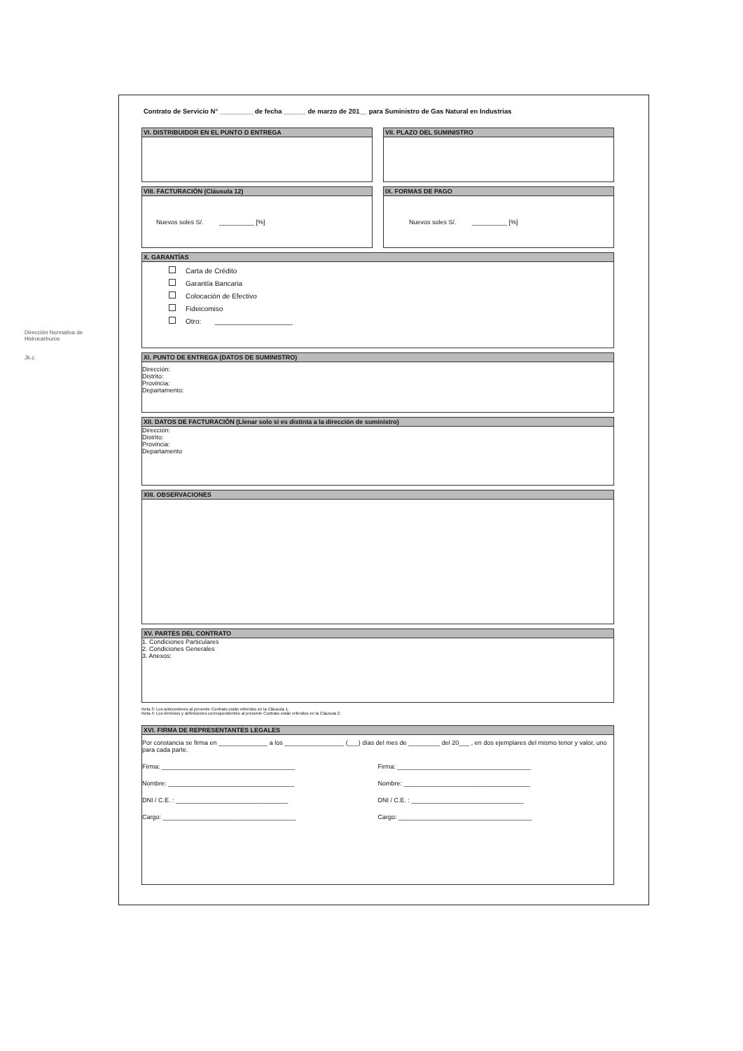Dirección Normativa de Hidrocarburos
Jk.c.
Contrato de Servicio N° _________ de fecha ______ de marzo de 201__ para Suministro de Gas Natural en Industrias
VI. DISTRIBUIDOR EN EL PUNTO D ENTREGA
VII. PLAZO DEL SUMINISTRO
VIII. FACTURACIÓN (Cláusula 12)
Nuevos soles S/. __________ [%]
IX. FORMAS DE PAGO
Nuevos soles S/. __________ [%]
X. GARANTÍAS
Carta de Crédito
Garantía Bancaria
Colocación de Efectivo
Fideicomiso
Otro: ____________________
XI. PUNTO DE ENTREGA (DATOS DE SUMINISTRO)
Dirección:
Distrito:
Provincia:
Departamento:
XII. DATOS DE FACTURACIÓN (Llenar solo si es distinta a la dirección de suministro)
Dirección:
Distrito:
Provincia:
Departamento
XIII. OBSERVACIONES
XV. PARTES DEL CONTRATO
1. Condiciones Particulares
2. Condiciones Generales
3. Anexos:
Nota 3: Los antecedenes al presente Contrato están referidos en la Cláusula 1.
Nota 4: Los términos y definiciones correspondientes al presente Contrato están referidos en la Cláusula 2.
XVI. FIRMA DE REPRESENTANTES LEGALES
Por constancia se firma en ______________ a los _________________ (___) días del mes de _________ del 20___ , en dos ejemplares del mismo tenor y valor, uno para cada parte.
Firma: ______________________________________
Firma: ______________________________________
Nombre: ____________________________________
Nombre: ____________________________________
DNI / C.E. : ________________________________
DNI / C.E. : ________________________________
Cargo: ______________________________________
Cargo: ______________________________________